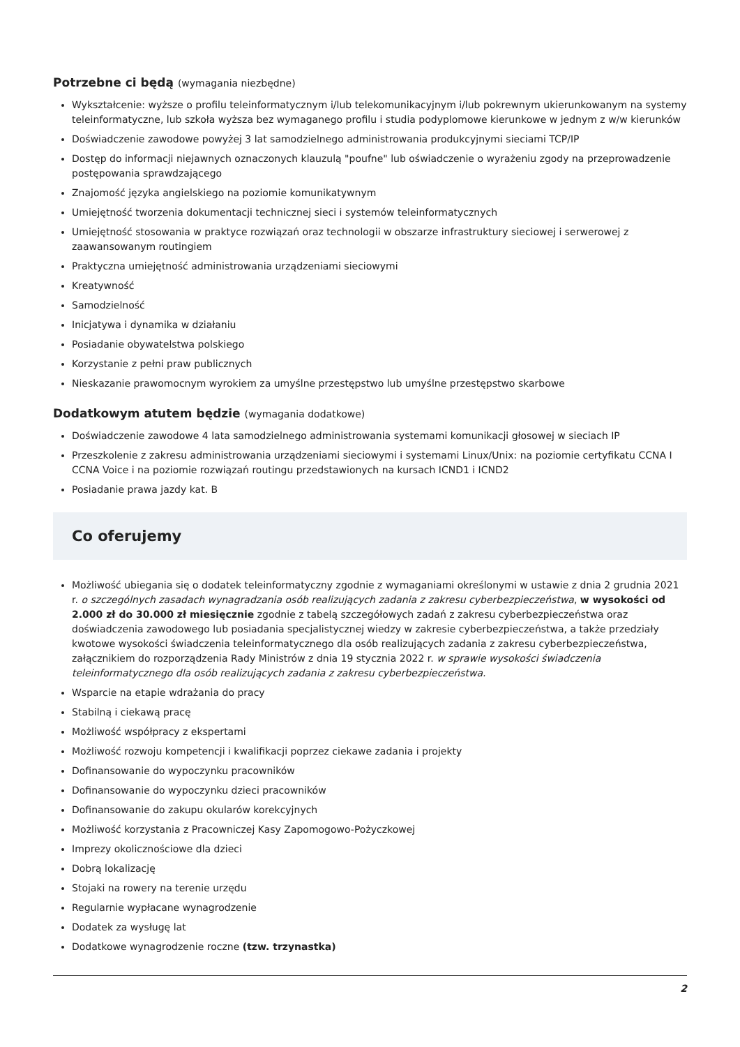Potrzebne ci będą (wymagania niezbędne)
Wykształcenie: wyższe o profilu teleinformatycznym i/lub telekomunikacyjnym i/lub pokrewnym ukierunkowanym na systemy teleinformatyczne, lub szkoła wyższa bez wymaganego profilu i studia podyplomowe kierunkowe w jednym z w/w kierunków
Doświadczenie zawodowe powyżej 3 lat samodzielnego administrowania produkcyjnymi sieciami TCP/IP
Dostęp do informacji niejawnych oznaczonych klauzulą "poufne" lub oświadczenie o wyrażeniu zgody na przeprowadzenie postępowania sprawdzającego
Znajomość języka angielskiego na poziomie komunikatywnym
Umiejętność tworzenia dokumentacji technicznej sieci i systemów teleinformatycznych
Umiejętność stosowania w praktyce rozwiązań oraz technologii w obszarze infrastruktury sieciowej i serwerowej z zaawansowanym routingiem
Praktyczna umiejętność administrowania urządzeniami sieciowymi
Kreatywność
Samodzielność
Inicjatywa i dynamika w działaniu
Posiadanie obywatelstwa polskiego
Korzystanie z pełni praw publicznych
Nieskazanie prawomocnym wyrokiem za umyślne przestępstwo lub umyślne przestępstwo skarbowe
Dodatkowym atutem będzie (wymagania dodatkowe)
Doświadczenie zawodowe 4 lata samodzielnego administrowania systemami komunikacji głosowej w sieciach IP
Przeszkolenie z zakresu administrowania urządzeniami sieciowymi i systemami Linux/Unix: na poziomie certyfikatu CCNA I CCNA Voice i na poziomie rozwiązań routingu przedstawionych na kursach ICND1 i ICND2
Posiadanie prawa jazdy kat. B
Co oferujemy
Możliwość ubiegania się o dodatek teleinformatyczny zgodnie z wymaganiami określonymi w ustawie z dnia 2 grudnia 2021 r. o szczególnych zasadach wynagradzania osób realizujących zadania z zakresu cyberbezpieczeństwa, w wysokości od 2.000 zł do 30.000 zł miesięcznie zgodnie z tabelą szczegółowych zadań z zakresu cyberbezpieczeństwa oraz doświadczenia zawodowego lub posiadania specjalistycznej wiedzy w zakresie cyberbezpieczeństwa, a także przedziały kwotowe wysokości świadczenia teleinformatycznego dla osób realizujących zadania z zakresu cyberbezpieczeństwa, załącznikiem do rozporządzenia Rady Ministrów z dnia 19 stycznia 2022 r. w sprawie wysokości świadczenia teleinformatycznego dla osób realizujących zadania z zakresu cyberbezpieczeństwa.
Wsparcie na etapie wdrażania do pracy
Stabilną i ciekawą pracę
Możliwość współpracy z ekspertami
Możliwość rozwoju kompetencji i kwalifikacji poprzez ciekawe zadania i projekty
Dofinansowanie do wypoczynku pracowników
Dofinansowanie do wypoczynku dzieci pracowników
Dofinansowanie do zakupu okularów korekcyjnych
Możliwość korzystania z Pracowniczej Kasy Zapomogowo-Pożyczkowej
Imprezy okolicznościowe dla dzieci
Dobrą lokalizację
Stojaki na rowery na terenie urzędu
Regularnie wypłacane wynagrodzenie
Dodatek za wysługę lat
Dodatkowe wynagrodzenie roczne (tzw. trzynastka)
2